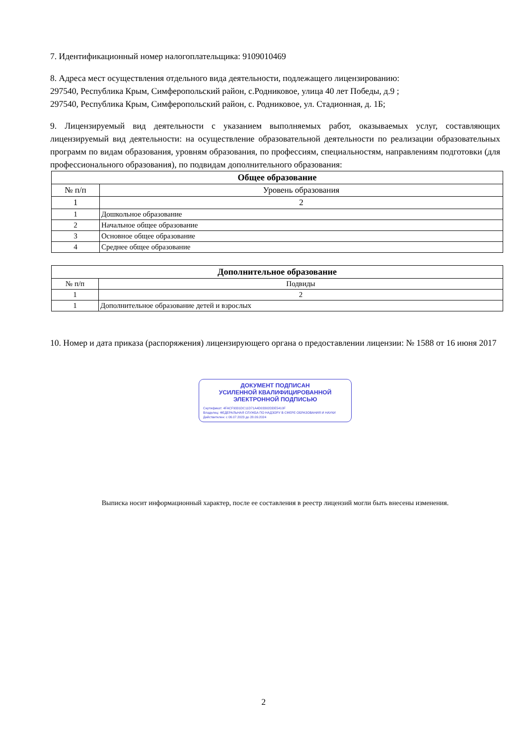7. Идентификационный номер налогоплательщика: 9109010469
8. Адреса мест осуществления отдельного вида деятельности, подлежащего лицензированию:
297540, Республика Крым, Симферопольский район, с.Родниковое, улица 40 лет Победы, д.9 ;
297540, Республика Крым, Симферопольский район, с. Родниковое, ул. Стадионная, д. 1Б;
9. Лицензируемый вид деятельности с указанием выполняемых работ, оказываемых услуг, составляющих лицензируемый вид деятельности: на осуществление образовательной деятельности по реализации образовательных программ по видам образования, уровням образования, по профессиям, специальностям, направлениям подготовки (для профессионального образования), по подвидам дополнительного образования:
| Общее образование | |
| --- | --- |
| № п/п | Уровень образования |
| 1 | 2 |
| 1 | Дошкольное образование |
| 2 | Начальное общее образование |
| 3 | Основное общее образование |
| 4 | Среднее общее образование |
| Дополнительное образование | |
| --- | --- |
| № п/п | Подвиды |
| 1 | 2 |
| 1 | Дополнительное образование детей и взрослых |
10. Номер и дата приказа (распоряжения) лицензирующего органа о предоставлении лицензии: № 1588 от 16 июня 2017
ДОКУМЕНТ ПОДПИСАН
УСИЛЕННОЙ КВАЛИФИЦИРОВАННОЙ
ЭЛЕКТРОННОЙ ПОДПИСЬЮ
Сертификат: 4FACF9331DC11D71A4D03302DDE5410F
Владелец: ФЕДЕРАЛЬНАЯ СЛУЖБА ПО НАДЗОРУ В СФЕРЕ ОБРАЗОВАНИЯ И НАУКИ
Действителен: с 06.07.2023 до 28.09.2024
Выписка носит информационный характер, после ее составления в реестр лицензий могли быть внесены изменения.
2